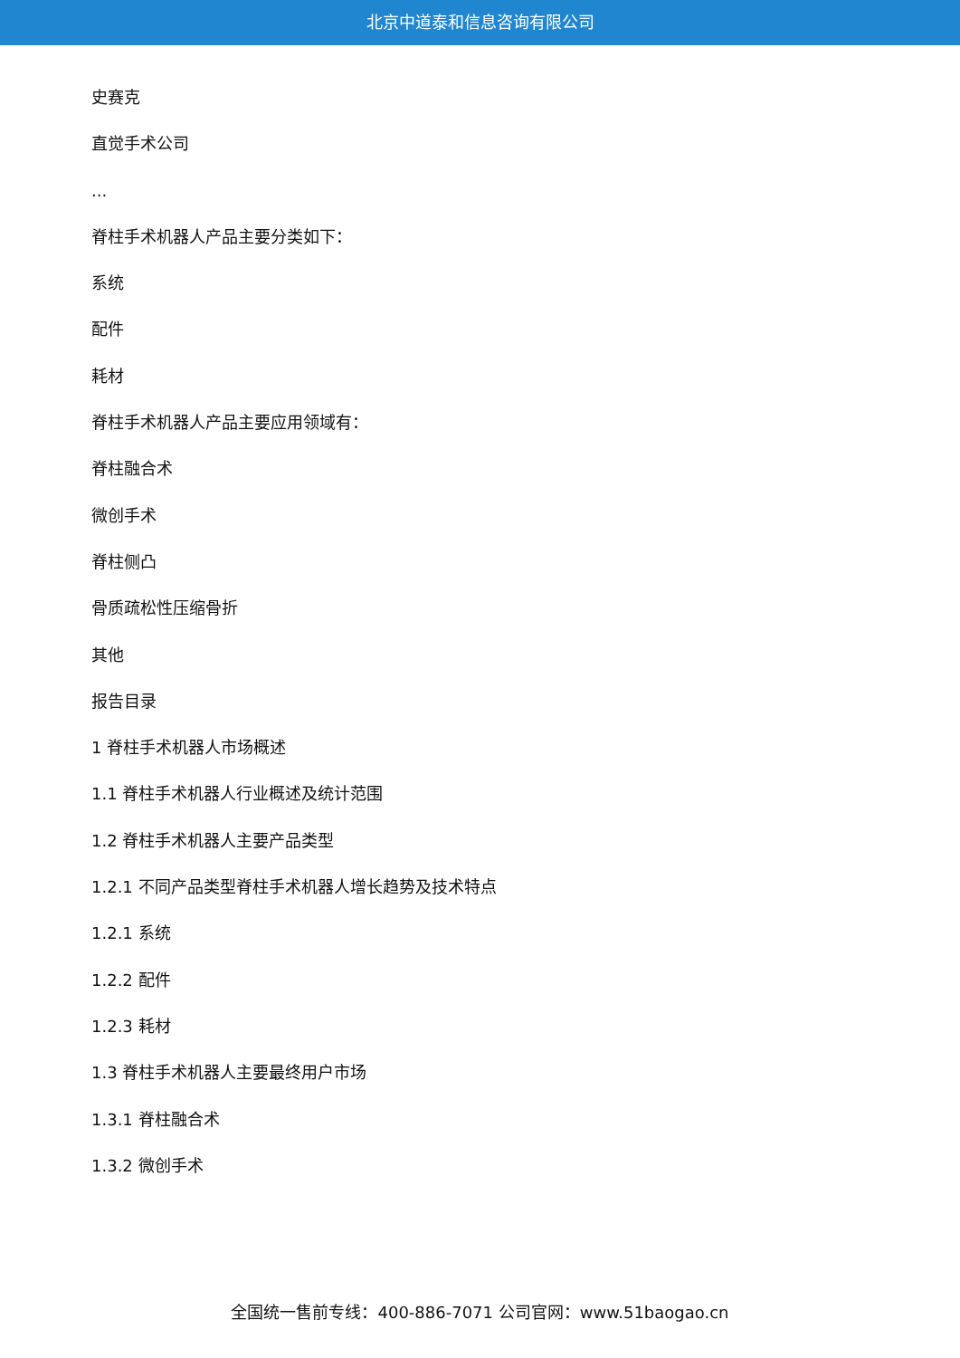北京中道泰和信息咨询有限公司
史赛克
直觉手术公司
...
脊柱手术机器人产品主要分类如下：
系统
配件
耗材
脊柱手术机器人产品主要应用领域有：
脊柱融合术
微创手术
脊柱侧凸
骨质疏松性压缩骨折
其他
报告目录
1 脊柱手术机器人市场概述
1.1 脊柱手术机器人行业概述及统计范围
1.2 脊柱手术机器人主要产品类型
1.2.1 不同产品类型脊柱手术机器人增长趋势及技术特点
1.2.1 系统
1.2.2 配件
1.2.3 耗材
1.3 脊柱手术机器人主要最终用户市场
1.3.1 脊柱融合术
1.3.2 微创手术
全国统一售前专线：400-886-7071 公司官网：www.51baogao.cn